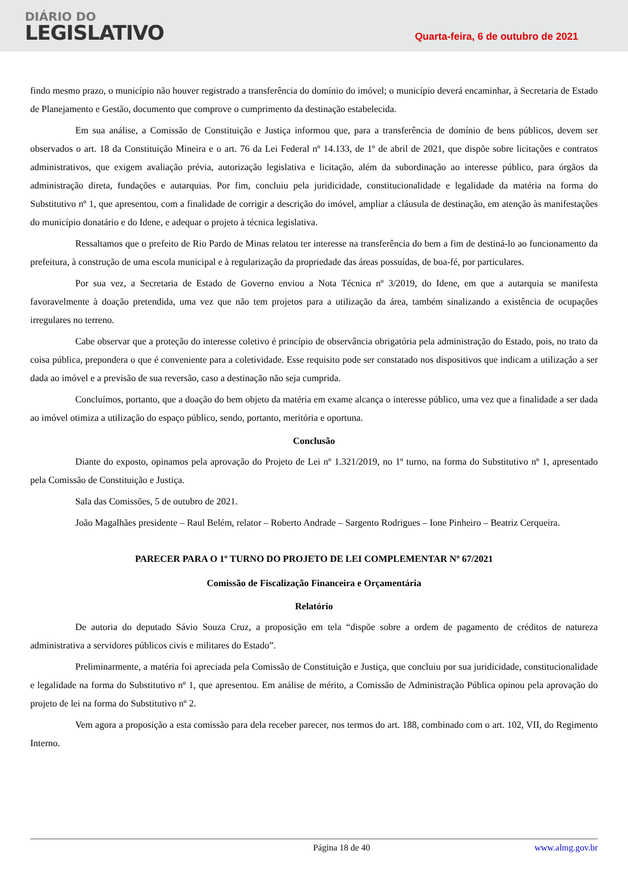DIÁRIO DO
LEGISLATIVO
Quarta-feira, 6 de outubro de 2021
findo mesmo prazo, o município não houver registrado a transferência do domínio do imóvel; o município deverá encaminhar, à Secretaria de Estado de Planejamento e Gestão, documento que comprove o cumprimento da destinação estabelecida.
Em sua análise, a Comissão de Constituição e Justiça informou que, para a transferência de domínio de bens públicos, devem ser observados o art. 18 da Constituição Mineira e o art. 76 da Lei Federal nº 14.133, de 1º de abril de 2021, que dispõe sobre licitações e contratos administrativos, que exigem avaliação prévia, autorização legislativa e licitação, além da subordinação ao interesse público, para órgãos da administração direta, fundações e autarquias. Por fim, concluiu pela juridicidade, constitucionalidade e legalidade da matéria na forma do Substitutivo nº 1, que apresentou, com a finalidade de corrigir a descrição do imóvel, ampliar a cláusula de destinação, em atenção às manifestações do município donatário e do Idene, e adequar o projeto à técnica legislativa.
Ressaltamos que o prefeito de Rio Pardo de Minas relatou ter interesse na transferência do bem a fim de destiná-lo ao funcionamento da prefeitura, à construção de uma escola municipal e à regularização da propriedade das áreas possuídas, de boa-fé, por particulares.
Por sua vez, a Secretaria de Estado de Governo enviou a Nota Técnica nº 3/2019, do Idene, em que a autarquia se manifesta favoravelmente à doação pretendida, uma vez que não tem projetos para a utilização da área, também sinalizando a existência de ocupações irregulares no terreno.
Cabe observar que a proteção do interesse coletivo é princípio de observância obrigatória pela administração do Estado, pois, no trato da coisa pública, prepondera o que é conveniente para a coletividade. Esse requisito pode ser constatado nos dispositivos que indicam a utilização a ser dada ao imóvel e a previsão de sua reversão, caso a destinação não seja cumprida.
Concluímos, portanto, que a doação do bem objeto da matéria em exame alcança o interesse público, uma vez que a finalidade a ser dada ao imóvel otimiza a utilização do espaço público, sendo, portanto, meritória e oportuna.
Conclusão
Diante do exposto, opinamos pela aprovação do Projeto de Lei nº 1.321/2019, no 1º turno, na forma do Substitutivo nº 1, apresentado pela Comissão de Constituição e Justiça.
Sala das Comissões, 5 de outubro de 2021.
João Magalhães presidente – Raul Belém, relator – Roberto Andrade – Sargento Rodrigues – Ione Pinheiro – Beatriz Cerqueira.
PARECER PARA O 1º TURNO DO PROJETO DE LEI COMPLEMENTAR Nº 67/2021
Comissão de Fiscalização Financeira e Orçamentária
Relatório
De autoria do deputado Sávio Souza Cruz, a proposição em tela “dispõe sobre a ordem de pagamento de créditos de natureza administrativa a servidores públicos civis e militares do Estado”.
Preliminarmente, a matéria foi apreciada pela Comissão de Constituição e Justiça, que concluiu por sua juridicidade, constitucionalidade e legalidade na forma do Substitutivo nº 1, que apresentou. Em análise de mérito, a Comissão de Administração Pública opinou pela aprovação do projeto de lei na forma do Substitutivo nº 2.
Vem agora a proposição a esta comissão para dela receber parecer, nos termos do art. 188, combinado com o art. 102, VII, do Regimento Interno.
Página 18 de 40 www.almg.gov.br